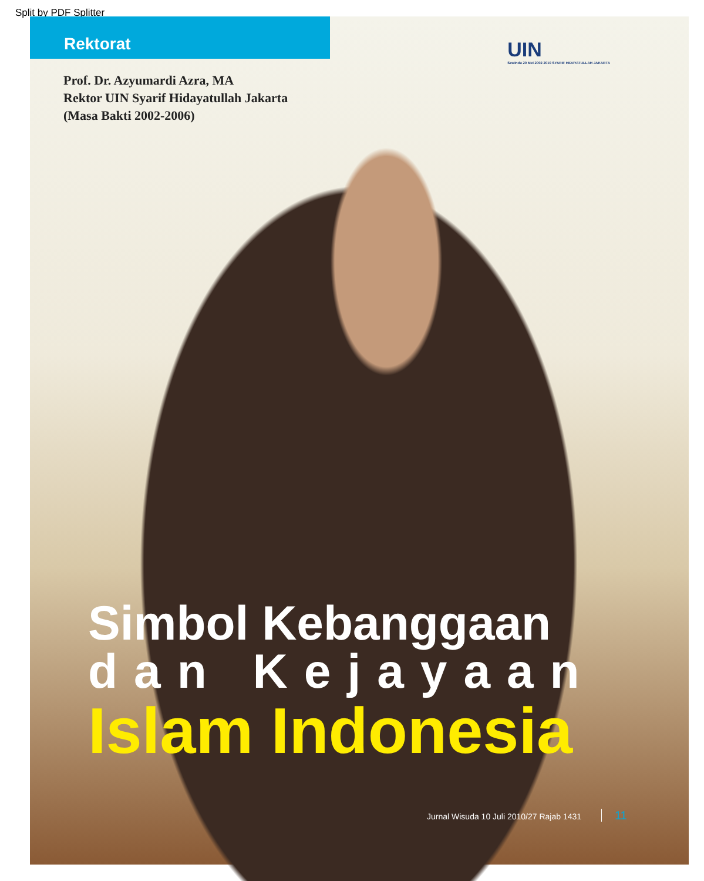Split by PDF Splitter
Rektorat
UIN
Sewindu 20 Mei 2002 2010 SYARIF HIDAYATULLAH JAKARTA
Prof. Dr. Azyumardi Azra, MA
Rektor UIN Syarif Hidayatullah Jakarta
(Masa Bakti 2002-2006)
Simbol Kebanggaan
dan Kejayaan
Islam Indonesia
Jurnal Wisuda 10 Juli 2010/27 Rajab 1431 11